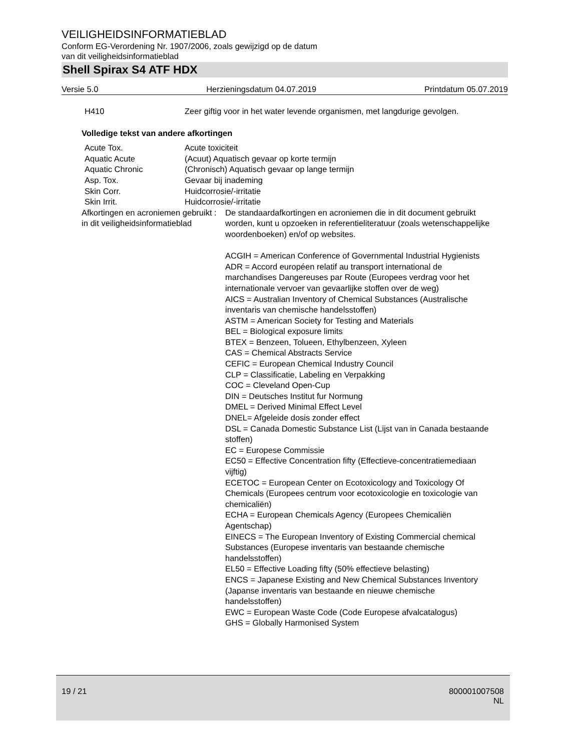VEILIGHEIDSINFORMATIEBLAD
Conform EG-Verordening Nr. 1907/2006, zoals gewijzigd op de datum
van dit veiligheidsinformatieblad
Shell Spirax S4 ATF HDX
Versie 5.0 Herzieningsdatum 04.07.2019 Printdatum 05.07.2019
| H410 | Zeer giftig voor in het water levende organismen, met langdurige gevolgen. |
Volledige tekst van andere afkortingen
| Acute Tox. | Acute toxiciteit |
| Aquatic Acute | (Acuut) Aquatisch gevaar op korte termijn |
| Aquatic Chronic | (Chronisch) Aquatisch gevaar op lange termijn |
| Asp. Tox. | Gevaar bij inademing |
| Skin Corr. | Huidcorrosie/-irritatie |
| Skin Irrit. | Huidcorrosie/-irritatie |
| Afkortingen en acroniemen gebruikt in dit veiligheidsinformatieblad | : | De standaardafkortingen en acroniemen die in dit document gebruikt worden, kunt u opzoeken in referentieliteratuur (zoals wetenschappelijke woordenboeken) en/of op websites. ACGIH = American Conference of Governmental Industrial Hygienists ADR = Accord européen relatif au transport international de marchandises Dangereuses par Route (Europees verdrag voor het internationale vervoer van gevaarlijke stoffen over de weg) AICS = Australian Inventory of Chemical Substances (Australische inventaris van chemische handelsstoffen) ASTM = American Society for Testing and Materials BEL = Biological exposure limits BTEX = Benzeen, Tolueen, Ethylbenzeen, Xyleen CAS = Chemical Abstracts Service CEFIC = European Chemical Industry Council CLP = Classificatie, Labeling en Verpakking COC = Cleveland Open-Cup DIN = Deutsches Institut fur Normung DMEL = Derived Minimal Effect Level DNEL= Afgeleide dosis zonder effect DSL = Canada Domestic Substance List (Lijst van in Canada bestaande stoffen) EC = Europese Commissie EC50 = Effective Concentration fifty (Effectieve-concentratiemediaan vijftig) ECETOC = European Center on Ecotoxicology and Toxicology Of Chemicals (Europees centrum voor ecotoxicologie en toxicologie van chemicaliën) ECHA = European Chemicals Agency (Europees Chemicaliën Agentschap) EINECS = The European Inventory of Existing Commercial chemical Substances (Europese inventaris van bestaande chemische handelsstoffen) EL50 = Effective Loading fifty (50% effectieve belasting) ENCS = Japanese Existing and New Chemical Substances Inventory (Japanse inventaris van bestaande en nieuwe chemische handelsstoffen) EWC = European Waste Code (Code Europese afvalcatalogus) GHS = Globally Harmonised System |
19 / 21 800001007508
NL